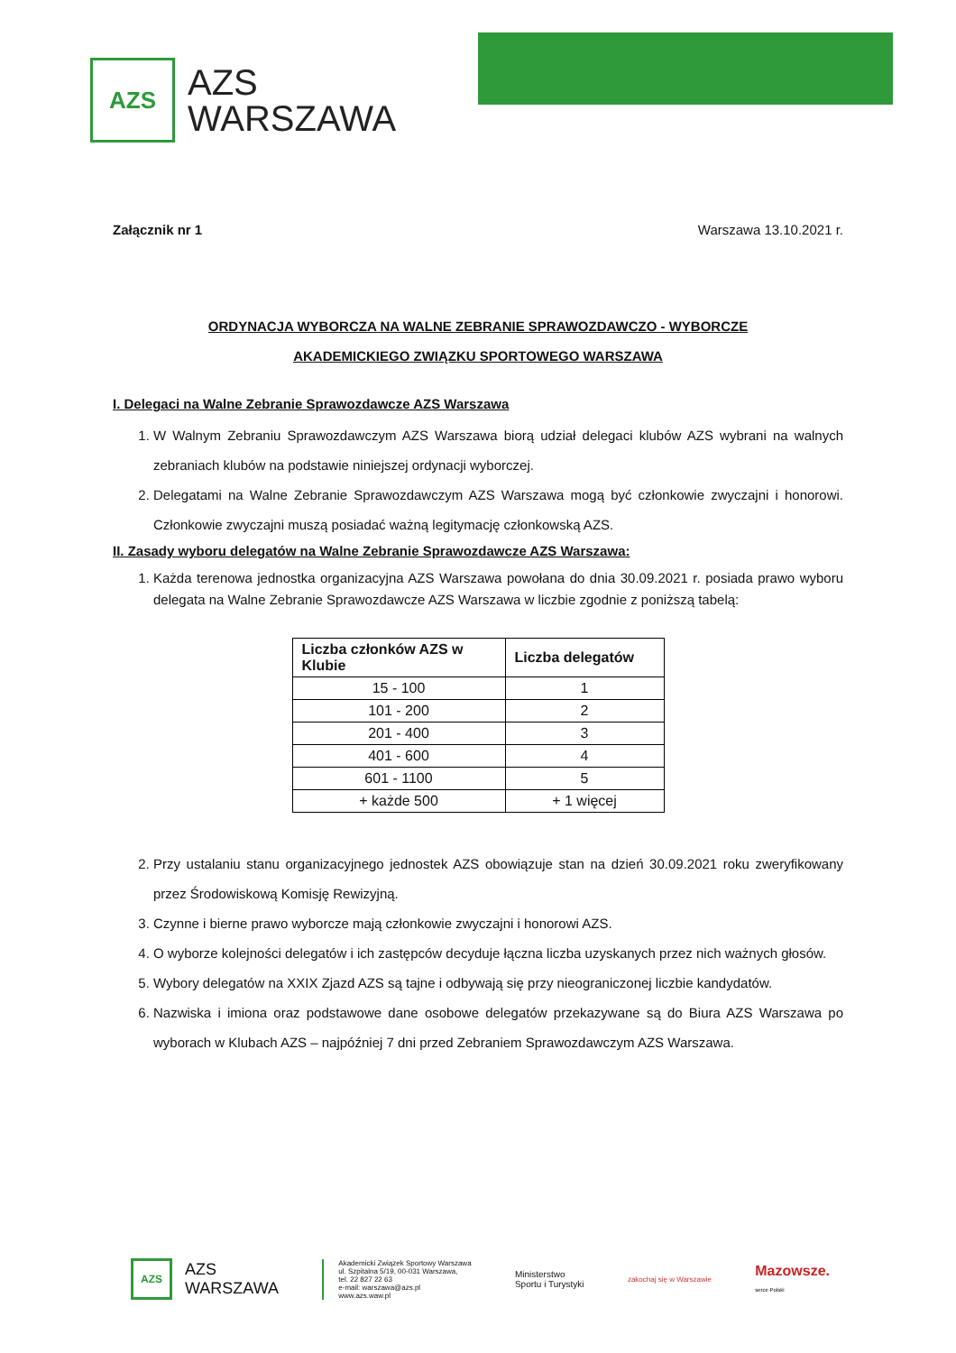AZS
AZS
WARSZAWA
Załącznik nr 1 Warszawa 13.10.2021 r.
ORDYNACJA WYBORCZA NA WALNE ZEBRANIE SPRAWOZDAWCZO - WYBORCZE
AKADEMICKIEGO ZWIĄZKU SPORTOWEGO WARSZAWA
I. Delegaci na Walne Zebranie Sprawozdawcze AZS Warszawa
1. W Walnym Zebraniu Sprawozdawczym AZS Warszawa biorą udział delegaci klubów AZS wybrani na walnych zebraniach klubów na podstawie niniejszej ordynacji wyborczej.
2. Delegatami na Walne Zebranie Sprawozdawczym AZS Warszawa mogą być członkowie zwyczajni i honorowi. Członkowie zwyczajni muszą posiadać ważną legitymację członkowską AZS.
II. Zasady wyboru delegatów na Walne Zebranie Sprawozdawcze AZS Warszawa:
1. Każda terenowa jednostka organizacyjna AZS Warszawa powołana do dnia 30.09.2021 r. posiada prawo wyboru delegata na Walne Zebranie Sprawozdawcze AZS Warszawa w liczbie zgodnie z poniższą tabelą:
| Liczba członków AZS w Klubie | Liczba delegatów |
| --- | --- |
| 15 - 100 | 1 |
| 101 - 200 | 2 |
| 201 - 400 | 3 |
| 401 - 600 | 4 |
| 601 - 1100 | 5 |
| + każde 500 | + 1 więcej |
2. Przy ustalaniu stanu organizacyjnego jednostek AZS obowiązuje stan na dzień 30.09.2021 roku zweryfikowany przez Środowiskową Komisję Rewizyjną.
3. Czynne i bierne prawo wyborcze mają członkowie zwyczajni i honorowi AZS.
4. O wyborze kolejności delegatów i ich zastępców decyduje łączna liczba uzyskanych przez nich ważnych głosów.
5. Wybory delegatów na XXIX Zjazd AZS są tajne i odbywają się przy nieograniczonej liczbie kandydatów.
6. Nazwiska i imiona oraz podstawowe dane osobowe delegatów przekazywane są do Biura AZS Warszawa po wyborach w Klubach AZS – najpóźniej 7 dni przed Zebraniem Sprawozdawczym AZS Warszawa.
AZS
AZS
WARSZAWA
Akademicki Związek Sportowy Warszawa
ul. Szpitalna 5/19, 00-031 Warszawa,
tel. 22 827 22 63
e-mail: warszawa@azs.pl
www.azs.waw.pl
Ministerstwo
Sportu i Turystyki
zakochaj się w Warszawie
Mazowsze.
serce Polski